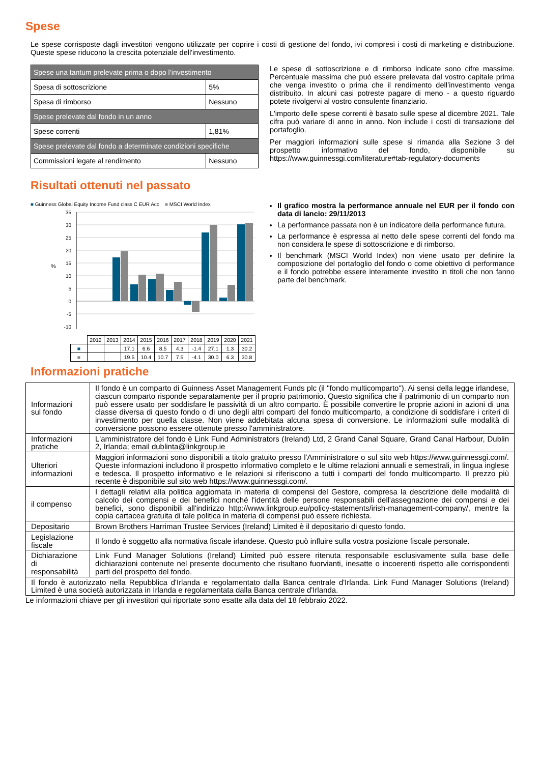Spese
Le spese corrisposte dagli investitori vengono utilizzate per coprire i costi di gestione del fondo, ivi compresi i costi di marketing e distribuzione. Queste spese riducono la crescita potenziale dell'investimento.
| Spese una tantum prelevate prima o dopo l’investimento | |
| Spesa di sottoscrizione | 5% |
| Spesa di rimborso | Nessuno |
| Spese prelevate dal fondo in un anno | |
| Spese correnti | 1,81% |
| Spese prelevate dal fondo a determinate condizioni specifiche | |
| Commissioni legate al rendimento | Nessuno |
Le spese di sottoscrizione e di rimborso indicate sono cifre massime. Percentuale massima che può essere prelevata dal vostro capitale prima che venga investito o prima che il rendimento dell’investimento venga distribuito. In alcuni casi potreste pagare di meno - a questo riguardo potete rivolgervi al vostro consulente finanziario.
L'importo delle spese correnti è basato sulle spese al dicembre 2021. Tale cifra può variare di anno in anno. Non include i costi di transazione del portafoglio.
Per maggiori informazioni sulle spese si rimanda alla Sezione 3 del prospetto informativo del fondo, disponibile su https://www.guinnessgi.com/literature#tab-regulatory-documents
Risultati ottenuti nel passato
■ Guinness Global Equity Income Fund class C EUR Acc ■ MSCI World Index
%
35
30
25
20
15
10
5
0
-5
-10
| | 2012 | 2013 | 2014 | 2015 | 2016 | 2017 | 2018 | 2019 | 2020 | 2021 |
| ■ | | | 17.1 | 6.6 | 8.5 | 4.3 | -1.4 | 27.1 | 1.3 | 30.2 |
| ■ | | | 19.5 | 10.4 | 10.7 | 7.5 | -4.1 | 30.0 | 6.3 | 30.8 |
Il grafico mostra la performance annuale nel EUR per il fondo con data di lancio: 29/11/2013
La performance passata non è un indicatore della performance futura.
La performance è espressa al netto delle spese correnti del fondo ma non considera le spese di sottoscrizione e di rimborso.
Il benchmark (MSCI World Index) non viene usato per definire la composizione del portafoglio del fondo o come obiettivo di performance e il fondo potrebbe essere interamente investito in titoli che non fanno parte del benchmark.
Informazioni pratiche
| Informazioni sul fondo | Il fondo è un comparto di Guinness Asset Management Funds plc (il "fondo multicomparto"). Ai sensi della legge irlandese, ciascun comparto risponde separatamente per il proprio patrimonio. Questo significa che il patrimonio di un comparto non può essere usato per soddisfare le passività di un altro comparto. È possibile convertire le proprie azioni in azioni di una classe diversa di questo fondo o di uno degli altri comparti del fondo multicomparto, a condizione di soddisfare i criteri di investimento per quella classe. Non viene addebitata alcuna spesa di conversione. Le informazioni sulle modalità di conversione possono essere ottenute presso l'amministratore. |
| Informazioni pratiche | L'amministratore del fondo è Link Fund Administrators (Ireland) Ltd, 2 Grand Canal Square, Grand Canal Harbour, Dublin 2, Irlanda; email dublinta@linkgroup.ie |
| Ulteriori informazioni | Maggiori informazioni sono disponibili a titolo gratuito presso l'Amministratore o sul sito web https://www.guinnessgi.com/. Queste informazioni includono il prospetto informativo completo e le ultime relazioni annuali e semestrali, in lingua inglese e tedesca. Il prospetto informativo e le relazioni si riferiscono a tutti i comparti del fondo multicomparto. Il prezzo più recente è disponibile sul sito web https://www.guinnessgi.com/. |
| il compenso | I dettagli relativi alla politica aggiornata in materia di compensi del Gestore, compresa la descrizione delle modalità di calcolo dei compensi e dei benefici nonché l'identità delle persone responsabili dell'assegnazione dei compensi e dei benefici, sono disponibili all'indirizzo http://www.linkgroup.eu/policy-statements/irish-management-company/, mentre la copia cartacea gratuita di tale politica in materia di compensi può essere richiesta. |
| Depositario | Brown Brothers Harriman Trustee Services (Ireland) Limited è il depositario di questo fondo. |
| Legislazione fiscale | Il fondo è soggetto alla normativa fiscale irlandese. Questo può influire sulla vostra posizione fiscale personale. |
| Dichiarazione di responsabilità | Link Fund Manager Solutions (Ireland) Limited può essere ritenuta responsabile esclusivamente sulla base delle dichiarazioni contenute nel presente documento che risultano fuorvianti, inesatte o incoerenti rispetto alle corrispondenti parti del prospetto del fondo. |
| Il fondo è autorizzato nella Repubblica d'Irlanda e regolamentato dalla Banca centrale d'Irlanda. Link Fund Manager Solutions (Ireland) Limited è una società autorizzata in Irlanda e regolamentata dalla Banca centrale d'Irlanda. | |
Le informazioni chiave per gli investitori qui riportate sono esatte alla data del 18 febbraio 2022.